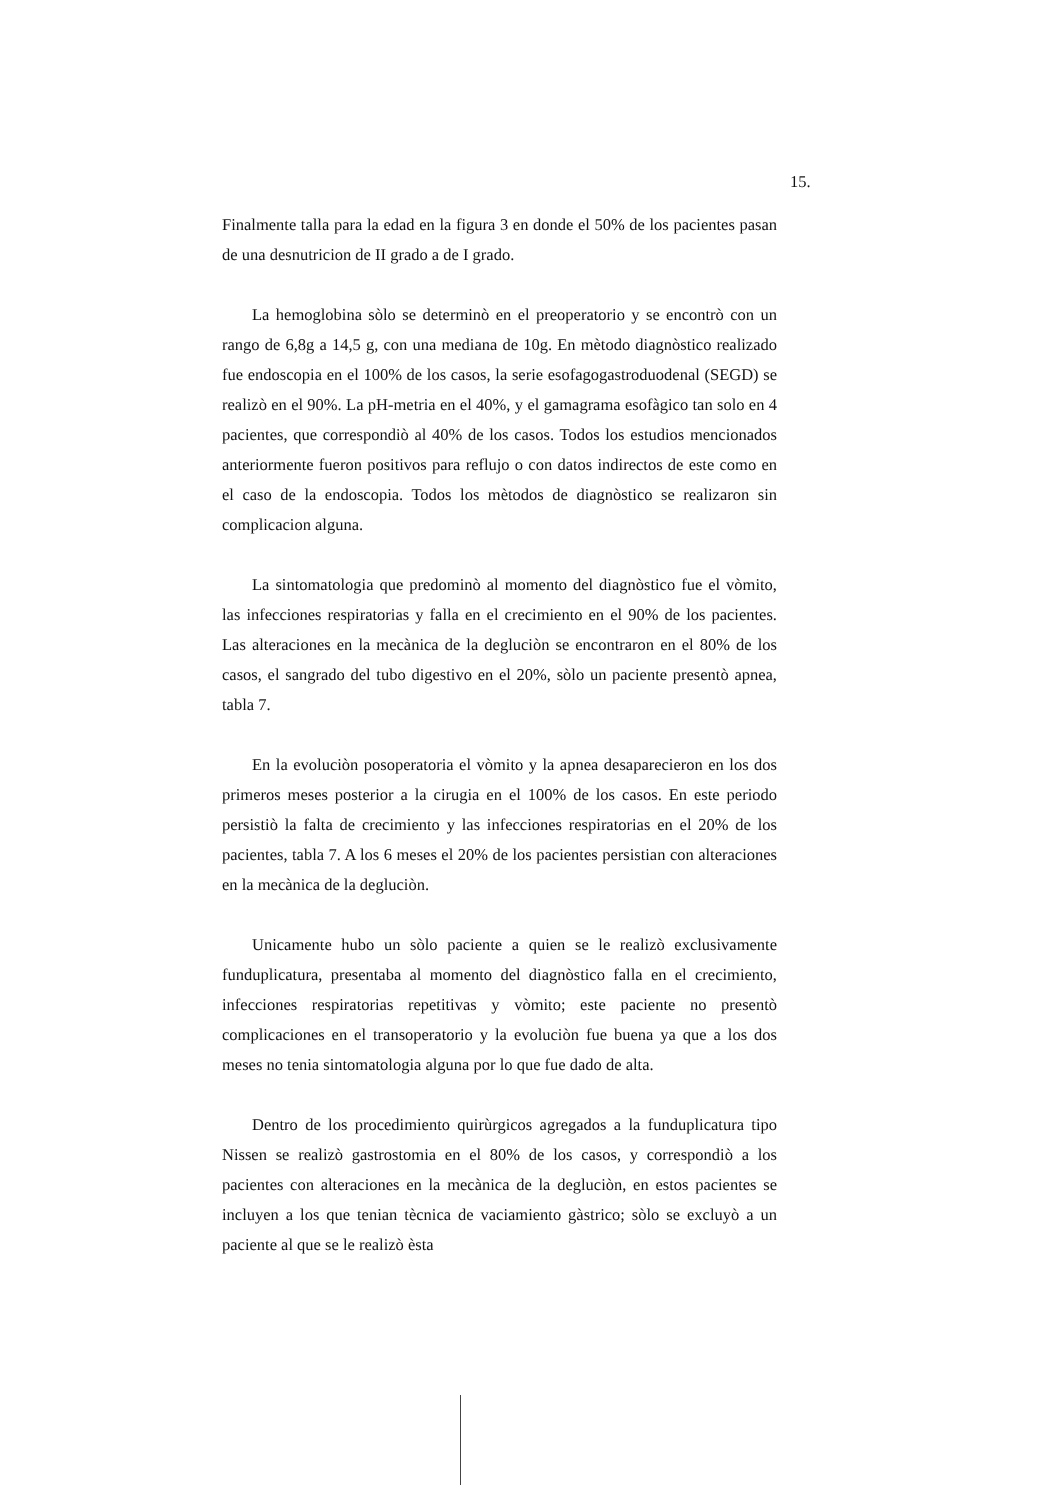15.
Finalmente talla para la edad en la figura 3 en donde el 50% de los pacientes pasan de una desnutricion de II grado a de I grado.
La hemoglobina sòlo se determinò en el preoperatorio y se encontrò con un rango de 6,8g a 14,5 g, con una mediana de 10g. En mètodo diagnòstico realizado fue endoscopia en el 100% de los casos, la serie esofagogastroduodenal (SEGD) se realizò en el 90%. La pH-metria en el 40%, y el gamagrama esofàgico tan solo en 4 pacientes, que correspondiò al 40% de los casos. Todos los estudios mencionados anteriormente fueron positivos para reflujo o con datos indirectos de este como en el caso de la endoscopia. Todos los mètodos de diagnòstico se realizaron sin complicacion alguna.
La sintomatologia que predominò al momento del diagnòstico fue el vòmito, las infecciones respiratorias y falla en el crecimiento en el 90% de los pacientes. Las alteraciones en la mecànica de la degluciòn se encontraron en el 80% de los casos, el sangrado del tubo digestivo en el 20%, sòlo un paciente presentò apnea, tabla 7.
En la evoluciòn posoperatoria el vòmito y la apnea desaparecieron en los dos primeros meses posterior a la cirugia en el 100% de los casos. En este periodo persistiò la falta de crecimiento y las infecciones respiratorias en el 20% de los pacientes, tabla 7. A los 6 meses el 20% de los pacientes persistian con alteraciones en la mecànica de la degluciòn.
Unicamente hubo un sòlo paciente a quien se le realizò exclusivamente funduplicatura, presentaba al momento del diagnòstico falla en el crecimiento, infecciones respiratorias repetitivas y vòmito; este paciente no presentò complicaciones en el transoperatorio y la evoluciòn fue buena ya que a los dos meses no tenia sintomatologia alguna por lo que fue dado de alta.
Dentro de los procedimiento quirùrgicos agregados a la funduplicatura tipo Nissen se realizò gastrostomia en el 80% de los casos, y correspondiò a los pacientes con alteraciones en la mecànica de la degluciòn, en estos pacientes se incluyen a los que tenian tècnica de vaciamiento gàstrico; sòlo se excluyò a un paciente al que se le realizò èsta